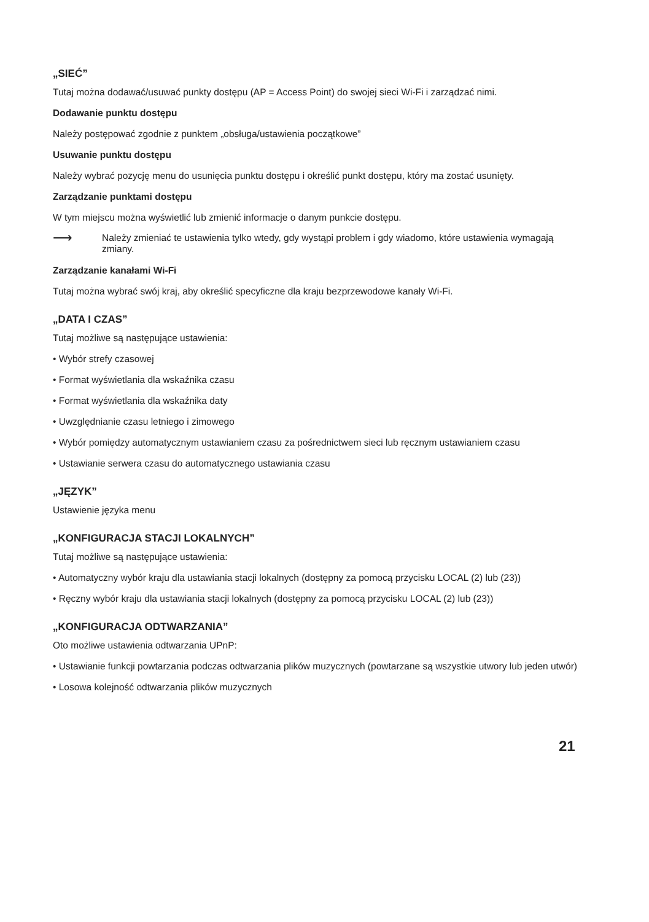„SIEĆ”
Tutaj można dodawać/usuwać punkty dostępu (AP = Access Point) do swojej sieci Wi-Fi i zarządzać nimi.
Dodawanie punktu dostępu
Należy postępować zgodnie z punktem „obsługa/ustawienia początkowe”
Usuwanie punktu dostępu
Należy wybrać pozycję menu do usunięcia punktu dostępu i określić punkt dostępu, który ma zostać usunięty.
Zarządzanie punktami dostępu
W tym miejscu można wyświetlić lub zmienić informacje o danym punkcie dostępu.
⟶
Należy zmieniać te ustawienia tylko wtedy, gdy wystąpi problem i gdy wiadomo, które ustawienia wymagają zmiany.
Zarządzanie kanałami Wi-Fi
Tutaj można wybrać swój kraj, aby określić specyficzne dla kraju bezprzewodowe kanały Wi-Fi.
„DATA I CZAS”
Tutaj możliwe są następujące ustawienia:
• Wybór strefy czasowej
• Format wyświetlania dla wskaźnika czasu
• Format wyświetlania dla wskaźnika daty
• Uwzględnianie czasu letniego i zimowego
• Wybór pomiędzy automatycznym ustawianiem czasu za pośrednictwem sieci lub ręcznym ustawianiem czasu
• Ustawianie serwera czasu do automatycznego ustawiania czasu
„JĘZYK”
Ustawienie języka menu
„KONFIGURACJA STACJI LOKALNYCH”
Tutaj możliwe są następujące ustawienia:
• Automatyczny wybór kraju dla ustawiania stacji lokalnych (dostępny za pomocą przycisku LOCAL (2) lub (23))
• Ręczny wybór kraju dla ustawiania stacji lokalnych (dostępny za pomocą przycisku LOCAL (2) lub (23))
„KONFIGURACJA ODTWARZANIA”
Oto możliwe ustawienia odtwarzania UPnP:
• Ustawianie funkcji powtarzania podczas odtwarzania plików muzycznych (powtarzane są wszystkie utwory lub jeden utwór)
• Losowa kolejność odtwarzania plików muzycznych
21